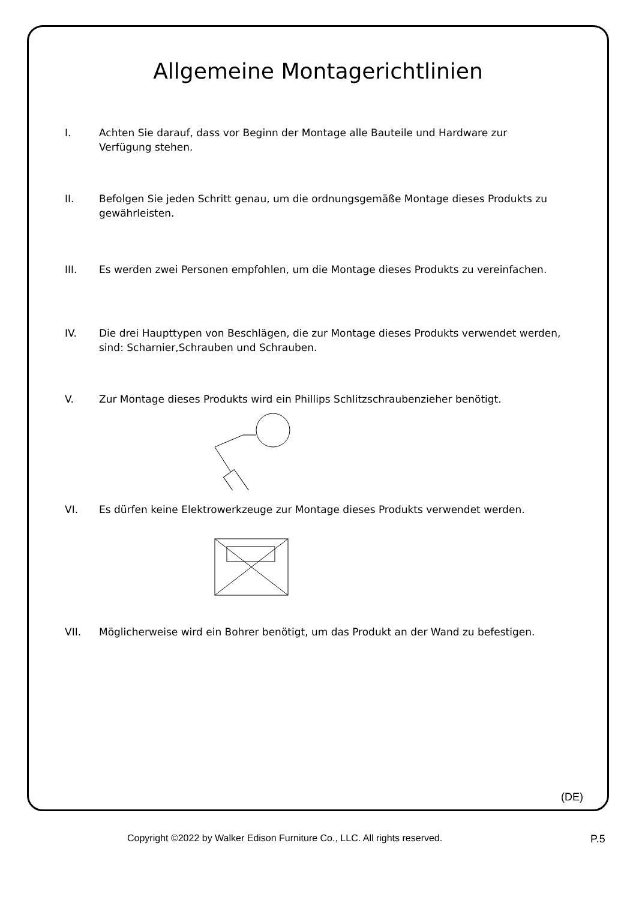Allgemeine Montagerichtlinien
I. Achten Sie darauf, dass vor Beginn der Montage alle Bauteile und Hardware zur
Verfügung stehen.
II. Befolgen Sie jeden Schritt genau, um die ordnungsgemäße Montage dieses Produkts zu gewährleisten.
III. Es werden zwei Personen empfohlen, um die Montage dieses Produkts zu vereinfachen.
IV. Die drei Haupttypen von Beschlägen, die zur Montage dieses Produkts verwendet werden, sind: Scharnier,Schrauben und Schrauben.
V. Zur Montage dieses Produkts wird ein Phillips Schlitzschraubenzieher benötigt.
VI. Es dürfen keine Elektrowerkzeuge zur Montage dieses Produkts verwendet werden.
VII. Möglicherweise wird ein Bohrer benötigt, um das Produkt an der Wand zu befestigen.
(DE)
Copyright ©2022 by Walker Edison Furniture Co., LLC. All rights reserved. P.5